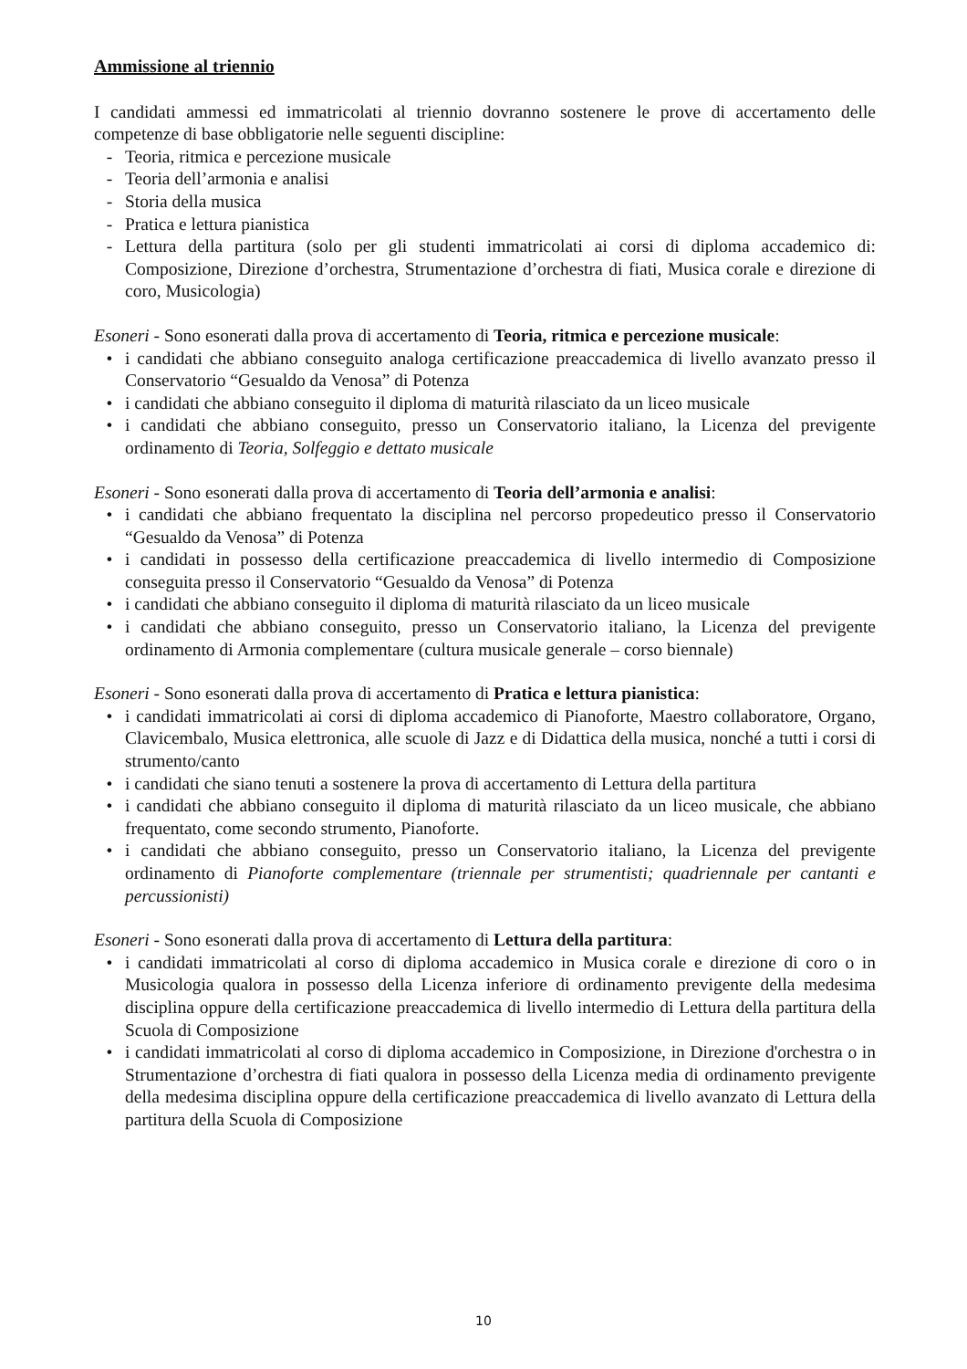Ammissione al triennio
I candidati ammessi ed immatricolati al triennio dovranno sostenere le prove di accertamento delle competenze di base obbligatorie nelle seguenti discipline:
- Teoria, ritmica e percezione musicale
- Teoria dell’armonia e analisi
- Storia della musica
- Pratica e lettura pianistica
- Lettura della partitura (solo per gli studenti immatricolati ai corsi di diploma accademico di: Composizione, Direzione d’orchestra, Strumentazione d’orchestra di fiati, Musica corale e direzione di coro, Musicologia)
Esoneri - Sono esonerati dalla prova di accertamento di Teoria, ritmica e percezione musicale:
• i candidati che abbiano conseguito analoga certificazione preaccademica di livello avanzato presso il Conservatorio “Gesualdo da Venosa” di Potenza
• i candidati che abbiano conseguito il diploma di maturità rilasciato da un liceo musicale
• i candidati che abbiano conseguito, presso un Conservatorio italiano, la Licenza del previgente ordinamento di Teoria, Solfeggio e dettato musicale
Esoneri - Sono esonerati dalla prova di accertamento di Teoria dell’armonia e analisi:
• i candidati che abbiano frequentato la disciplina nel percorso propedeutico presso il Conservatorio “Gesualdo da Venosa” di Potenza
• i candidati in possesso della certificazione preaccademica di livello intermedio di Composizione conseguita presso il Conservatorio “Gesualdo da Venosa” di Potenza
• i candidati che abbiano conseguito il diploma di maturità rilasciato da un liceo musicale
• i candidati che abbiano conseguito, presso un Conservatorio italiano, la Licenza del previgente ordinamento di Armonia complementare (cultura musicale generale – corso biennale)
Esoneri - Sono esonerati dalla prova di accertamento di Pratica e lettura pianistica:
• i candidati immatricolati ai corsi di diploma accademico di Pianoforte, Maestro collaboratore, Organo, Clavicembalo, Musica elettronica, alle scuole di Jazz e di Didattica della musica, nonché a tutti i corsi di strumento/canto
• i candidati che siano tenuti a sostenere la prova di accertamento di Lettura della partitura
• i candidati che abbiano conseguito il diploma di maturità rilasciato da un liceo musicale, che abbiano frequentato, come secondo strumento, Pianoforte.
• i candidati che abbiano conseguito, presso un Conservatorio italiano, la Licenza del previgente ordinamento di Pianoforte complementare (triennale per strumentisti; quadriennale per cantanti e percussionisti)
Esoneri - Sono esonerati dalla prova di accertamento di Lettura della partitura:
• i candidati immatricolati al corso di diploma accademico in Musica corale e direzione di coro o in Musicologia qualora in possesso della Licenza inferiore di ordinamento previgente della medesima disciplina oppure della certificazione preaccademica di livello intermedio di Lettura della partitura della Scuola di Composizione
• i candidati immatricolati al corso di diploma accademico in Composizione, in Direzione d'orchestra o in Strumentazione d’orchestra di fiati qualora in possesso della Licenza media di ordinamento previgente della medesima disciplina oppure della certificazione preaccademica di livello avanzato di Lettura della partitura della Scuola di Composizione
10